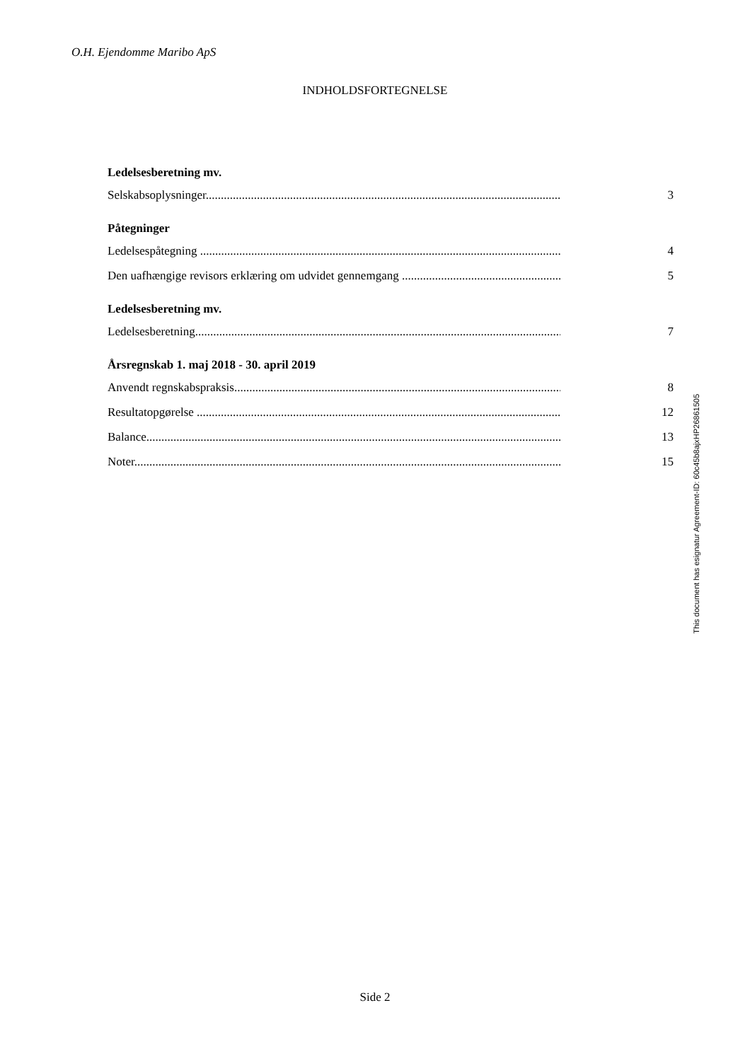O.H. Ejendomme Maribo ApS
INDHOLDSFORTEGNELSE
Ledelsesberetning mv.
Selskabsoplysninger............................................................................................................................ 3
Påtegninger
Ledelsespåtegning .............................................................................................................................. 4
Den uafhængige revisors erklæring om udvidet gennemgang ............................................................ 5
Ledelsesberetning mv.
Ledelsesberetning................................................................................................................................ 7
Årsregnskab 1. maj 2018 - 30. april 2019
Anvendt regnskabspraksis................................................................................................................... 8
Resultatopgørelse ................................................................................................................................ 12
Balance................................................................................................................................................. 13
Noter.................................................................................................................................................... 15
Side 2
This document has esignatur Agreement-ID: 60c45b8ajxHP26861505